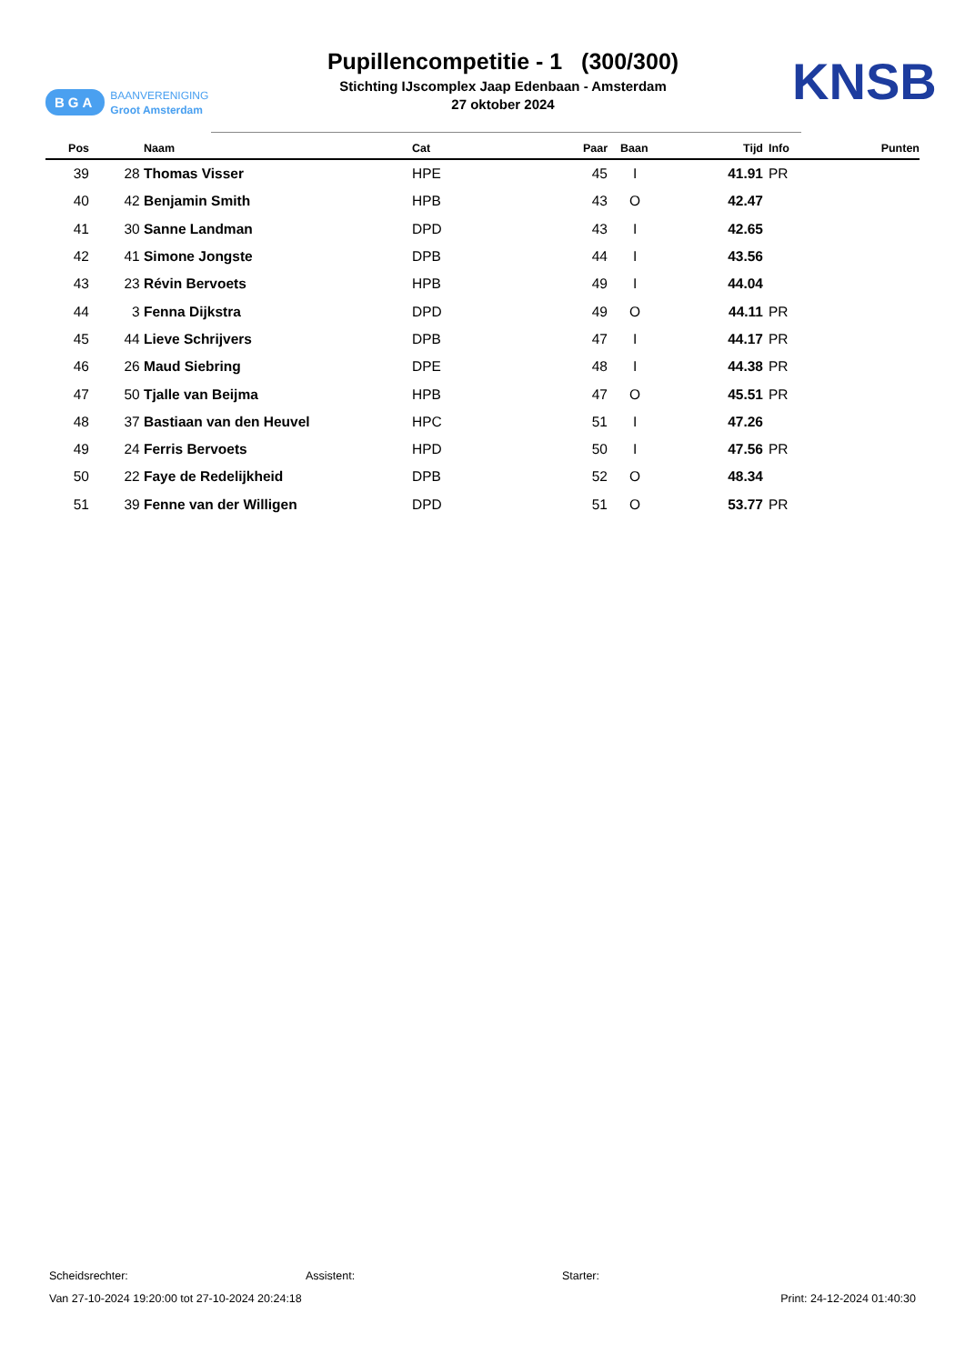BGA BAANVERENIGING
Groot Amsterdam
Pupillencompetitie - 1 (300/300)
Stichting IJscomplex Jaap Edenbaan - Amsterdam
27 oktober 2024
KNSB
| Pos | | Naam | Cat | Paar | Baan | Tijd | Info | Punten |
| --- | --- | --- | --- | --- | --- | --- | --- | --- |
| 39 | 28 | Thomas Visser | HPE | 45 | I | 41.91 | PR | |
| 40 | 42 | Benjamin Smith | HPB | 43 | O | 42.47 | | |
| 41 | 30 | Sanne Landman | DPD | 43 | I | 42.65 | | |
| 42 | 41 | Simone Jongste | DPB | 44 | I | 43.56 | | |
| 43 | 23 | Révin Bervoets | HPB | 49 | I | 44.04 | | |
| 44 | 3 | Fenna Dijkstra | DPD | 49 | O | 44.11 | PR | |
| 45 | 44 | Lieve Schrijvers | DPB | 47 | I | 44.17 | PR | |
| 46 | 26 | Maud Siebring | DPE | 48 | I | 44.38 | PR | |
| 47 | 50 | Tjalle van Beijma | HPB | 47 | O | 45.51 | PR | |
| 48 | 37 | Bastiaan van den Heuvel | HPC | 51 | I | 47.26 | | |
| 49 | 24 | Ferris Bervoets | HPD | 50 | I | 47.56 | PR | |
| 50 | 22 | Faye de Redelijkheid | DPB | 52 | O | 48.34 | | |
| 51 | 39 | Fenne van der Willigen | DPD | 51 | O | 53.77 | PR | |
Scheidsrechter: Assistent: Starter:
Van 27-10-2024 19:20:00 tot 27-10-2024 20:24:18 Print: 24-12-2024 01:40:30